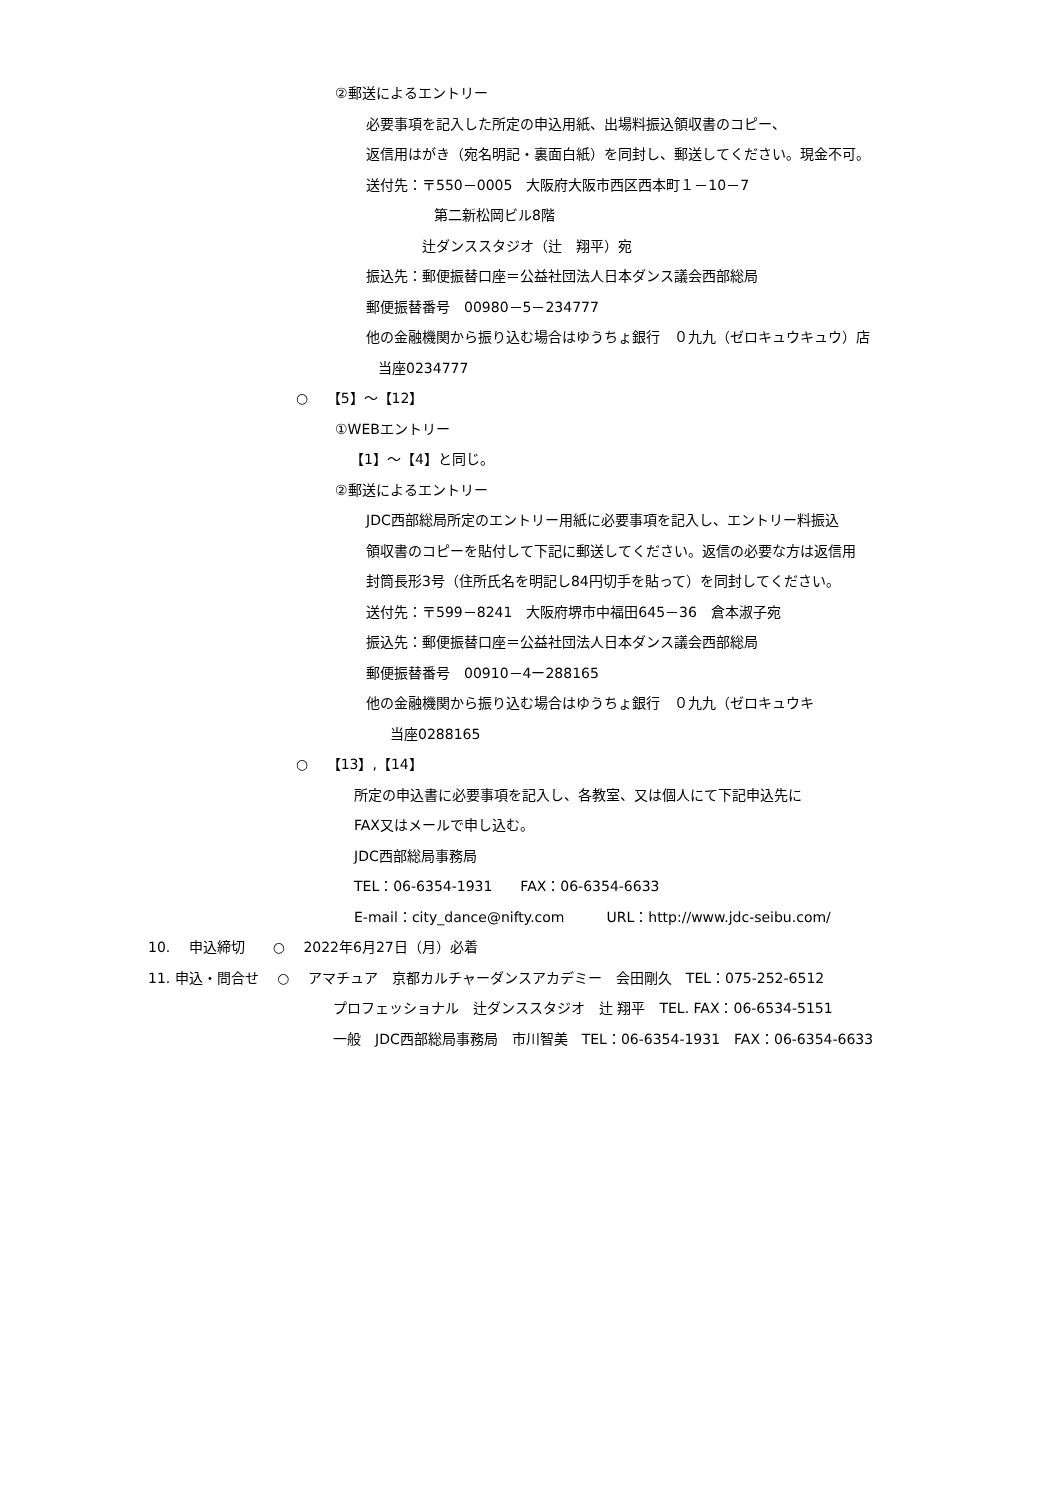②郵送によるエントリー
必要事項を記入した所定の申込用紙、出場料振込領収書のコピー、
返信用はがき（宛名明記・裏面白紙）を同封し、郵送してください。現金不可。
送付先：〒550－0005　大阪府大阪市西区西本町１－10－7
第二新松岡ビル8階
辻ダンススタジオ（辻　翔平）宛
振込先：郵便振替口座＝公益社団法人日本ダンス議会西部総局
郵便振替番号　00980－5－234777
他の金融機関から振り込む場合はゆうちょ銀行　０九九（ゼロキュウキュウ）店
当座0234777
○　 【5】～【12】
①WEBエントリー
【1】～【4】と同じ。
②郵送によるエントリー
JDC西部総局所定のエントリー用紙に必要事項を記入し、エントリー料振込
領収書のコピーを貼付して下記に郵送してください。返信の必要な方は返信用
封筒長形3号（住所氏名を明記し84円切手を貼って）を同封してください。
送付先：〒599－8241　大阪府堺市中福田645－36　倉本淑子宛
振込先：郵便振替口座＝公益社団法人日本ダンス議会西部総局
郵便振替番号　00910－4ー288165
他の金融機関から振り込む場合はゆうちょ銀行　０九九（ゼロキュウキ
当座0288165
○　 【13】,【14】
所定の申込書に必要事項を記入し、各教室、又は個人にて下記申込先に
FAX又はメールで申し込む。
JDC西部総局事務局
TEL：06-6354-1931　　FAX：06-6354-6633
E-mail：city_dance@nifty.com　　　URL：http://www.jdc-seibu.com/
10.　 申込締切　　○　 2022年6月27日（月）必着
11. 申込・問合せ　 ○　 アマチュア　京都カルチャーダンスアカデミー　会田剛久　TEL：075-252-6512
プロフェッショナル　辻ダンススタジオ　辻 翔平　TEL. FAX：06-6534-5151
一般　JDC西部総局事務局　市川智美　TEL：06-6354-1931　FAX：06-6354-6633